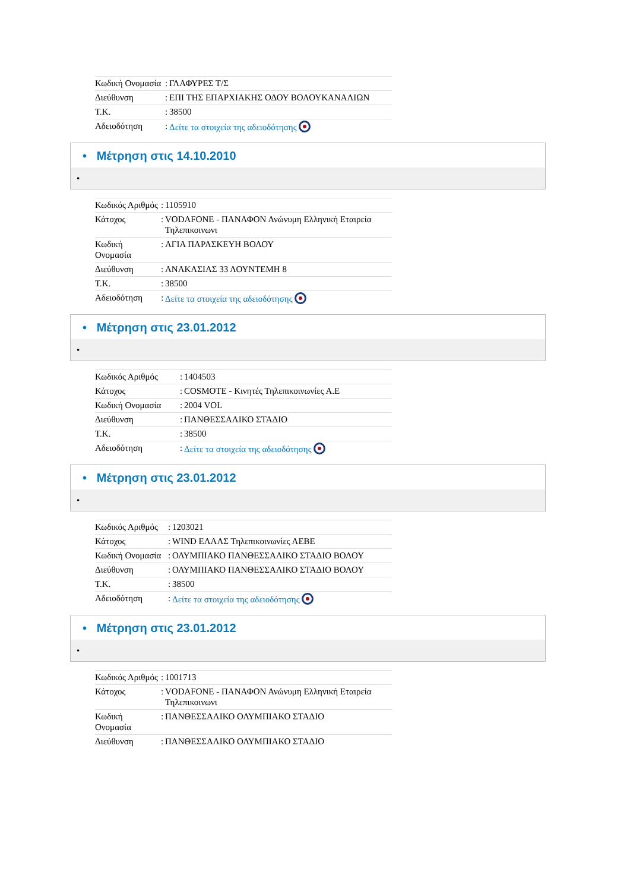| Κωδική Ονομασία | : | ΓΛΑΦΥΡΕΣ Τ/Σ |
| Διεύθυνση | : | ΕΠΙ ΤΗΣ ΕΠΑΡΧΙΑΚΗΣ ΟΔΟΥ ΒΟΛΟΥΚΑΝΑΛΙΩΝ |
| Τ.Κ. | : | 38500 |
| Αδειοδότηση | : | Δείτε τα στοιχεία της αδειοδότησης |
• Μέτρηση στις 14.10.2010
•
| Κωδικός Αριθμός | : | 1105910 |
| Κάτοχος | : | VODAFONE - ΠΑΝΑΦΟΝ Ανώνυμη Ελληνική Εταιρεία Τηλεπικοινωνι |
| Κωδική Ονομασία | : | ΑΓΙΑ ΠΑΡΑΣΚΕΥΗ ΒΟΛΟΥ |
| Διεύθυνση | : | ΑΝΑΚΑΣΙΑΣ 33 ΛΟΥΝΤΕΜΗ 8 |
| Τ.Κ. | : | 38500 |
| Αδειοδότηση | : | Δείτε τα στοιχεία της αδειοδότησης |
• Μέτρηση στις 23.01.2012
•
| Κωδικός Αριθμός | : | 1404503 |
| Κάτοχος | : | COSMOTE - Κινητές Τηλεπικοινωνίες Α.Ε |
| Κωδική Ονομασία | : | 2004 VOL |
| Διεύθυνση | : | ΠΑΝΘΕΣΣΑΛΙΚΟ ΣΤΑΔΙΟ |
| Τ.Κ. | : | 38500 |
| Αδειοδότηση | : | Δείτε τα στοιχεία της αδειοδότησης |
• Μέτρηση στις 23.01.2012
•
| Κωδικός Αριθμός | : | 1203021 |
| Κάτοχος | : | WIND ΕΛΛΑΣ Τηλεπικοινωνίες ΑΕΒΕ |
| Κωδική Ονομασία | : | ΟΛΥΜΠΙΑΚΟ ΠΑΝΘΕΣΣΑΛΙΚΟ ΣΤΑΔΙΟ ΒΟΛΟΥ |
| Διεύθυνση | : | ΟΛΥΜΠΙΑΚΟ ΠΑΝΘΕΣΣΑΛΙΚΟ ΣΤΑΔΙΟ ΒΟΛΟΥ |
| Τ.Κ. | : | 38500 |
| Αδειοδότηση | : | Δείτε τα στοιχεία της αδειοδότησης |
• Μέτρηση στις 23.01.2012
•
| Κωδικός Αριθμός | : | 1001713 |
| Κάτοχος | : | VODAFONE - ΠΑΝΑΦΟΝ Ανώνυμη Ελληνική Εταιρεία Τηλεπικοινωνι |
| Κωδική Ονομασία | : | ΠΑΝΘΕΣΣΑΛΙΚΟ ΟΛΥΜΠΙΑΚΟ ΣΤΑΔΙΟ |
| Διεύθυνση | : | ΠΑΝΘΕΣΣΑΛΙΚΟ ΟΛΥΜΠΙΑΚΟ ΣΤΑΔΙΟ |